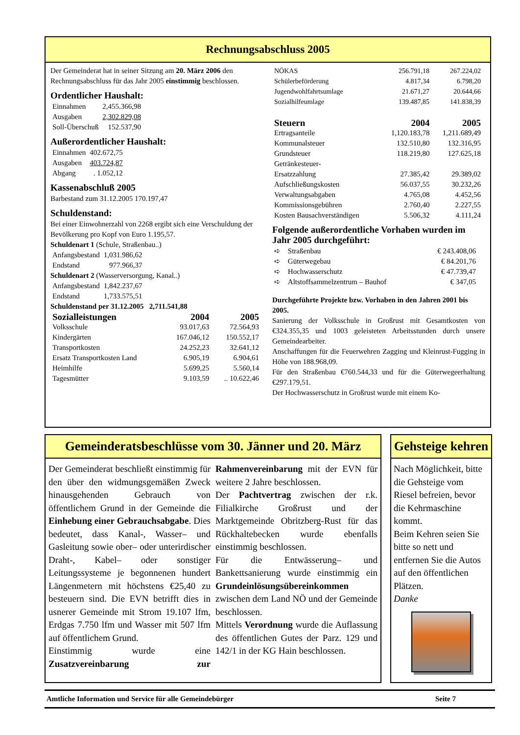Rechnungsabschluss 2005
Der Gemeinderat hat in seiner Sitzung am 20. März 2006 den Rechnungsabschluss für das Jahr 2005 einstimmig beschlossen.
Ordentlicher Haushalt:
| Einnahmen | 2,455.366,98 |
| Ausgaben | 2,302.829,08 |
| Soll-Überschuß | 152.537,90 |
Außerordentlicher Haushalt:
| Einnahmen | 402.672,75 |
| Ausgaben | 403.724,87 |
| Abgang | . 1.052,12 |
Kassenabschluß 2005
Barbestand zum 31.12.2005 170.197,47
Schuldenstand:
Bei einer Einwohnerzahl von 2268 ergibt sich eine Verschuldung der Bevölkerung pro Kopf von Euro 1.195,57.
Schuldenart 1 (Schule, Straßenbau..)
| Anfangsbestand | 1,031.986,62 |
| Endstand | 977.966,37 |
Schuldenart 2 (Wasserversorgung, Kanal..)
| Anfangsbestand | 1,842.237,67 |
| Endstand | 1,733.575,51 |
Schuldenstand per 31.12.2005 2,711.541,88
| Sozialleistungen | 2004 | 2005 |
| --- | --- | --- |
| Volksschule | 93.017,63 | 72.564,93 |
| Kindergärten | 167.046,12 | 150.552,17 |
| Transportkosten | 24.252,23 | 32.641,12 |
| Ersatz Transportkosten Land | 6.905,19 | 6.904,61 |
| Heimhilfe | 5.699,25 | 5.560,14 |
| Tagesmütter | 9.103,59 | .. 10.622,46 |
| NÖKAS | 256.791,18 | 267.224,02 |
| Schülerbeförderung | 4.817,34 | 6.798,20 |
| Jugendwohlfahrtsumlage | 21.671,27 | 20.644,66 |
| Sozialhilfeumlage | 139.487,85 | 141.838,39 |
| Steuern | 2004 | 2005 |
| --- | --- | --- |
| Ertragsanteile | 1,120.183,78 | 1,211.689,49 |
| Kommunalsteuer | 132.510,80 | 132.316,95 |
| Grundsteuer | 118.219,80 | 127.625,18 |
| Getränkesteuer- Ersatzzahlung | 27.385,42 | 29.389,02 |
| Aufschließungskosten | 56.037,55 | 30.232,26 |
| Verwaltungsabgaben | 4.765,08 | 4.452,56 |
| Kommissionsgebühren | 2.760,40 | 2.227,55 |
| Kosten Bausachverständigen | 5.506,32 | 4.111,24 |
Folgende außerordentliche Vorhaben wurden im Jahr 2005 durchgeführt:
| ➪ | Straßenbau | € 243.408,06 |
| ➪ | Güterwegebau | € 84.201,76 |
| ➪ | Hochwasserschutz | € 47.739,47 |
| ➪ | Altstoffsammelzentrum – Bauhof | € 347,05 |
Durchgeführte Projekte bzw. Vorhaben in den Jahren 2001 bis 2005.
Sanierung der Volksschule in Großrust mit Gesamtkosten von €324.355,35 und 1003 geleisteten Arbeitsstunden durch unsere Gemeindearbeiter.
Anschaffungen für die Feuerwehren Zagging und Kleinrust-Fugging in Höhe von 188.968,09.
Für den Straßenbau €760.544,33 und für die Güterwegeerhaltung €297.179,51.
Der Hochwasserschutz in Großrust wurde mit einem Ko-
Gemeinderatsbeschlüsse vom 30. Jänner und 20. März
Der Gemeinderat beschließt einstimmig für den über den widmungsgemäßen Zweck hinausgehenden Gebrauch von öffentlichem Grund in der Gemeinde die Einhebung einer Gebrauchsabgabe. Dies bedeutet, dass Kanal-, Wasser– und Gasleitung sowie ober– oder unterirdischer Draht-, Kabel– oder sonstiger Leitungssysteme je begonnenen hundert Längenmetern mit höchstens €25,40 zu besteuern sind. Die EVN betrifft dies in usnerer Gemeinde mit Strom 19.107 lfm, Erdgas 7.750 lfm und Wasser mit 507 lfm auf öffentlichem Grund.
Einstimmig wurde eine Zusatzvereinbarung zur Rahmenvereinbarung mit der EVN für weitere 2 Jahre beschlossen.
Der Pachtvertrag zwischen der r.k. Filialkirche Großrust und der Marktgemeinde Obritzberg-Rust für das Rückhaltebecken wurde ebenfalls einstimmig beschlossen.
Für die Entwässerung– und Bankettsanierung wurde einstimmig ein Grundeinlösungsübereinkommen zwischen dem Land NÖ und der Gemeinde beschlossen.
Mittels Verordnung wurde die Auflassung des öffentlichen Gutes der Parz. 129 und 142/1 in der KG Hain beschlossen.
Gehsteige kehren
Nach Möglichkeit, bitte die Gehsteige vom Riesel befreien, bevor die Kehrmaschine kommt.
Beim Kehren seien Sie bitte so nett und entfernen Sie die Autos auf den öffentlichen Plätzen.
Danke
Amtliche Information und Service für alle Gemeindebürger Seite 7